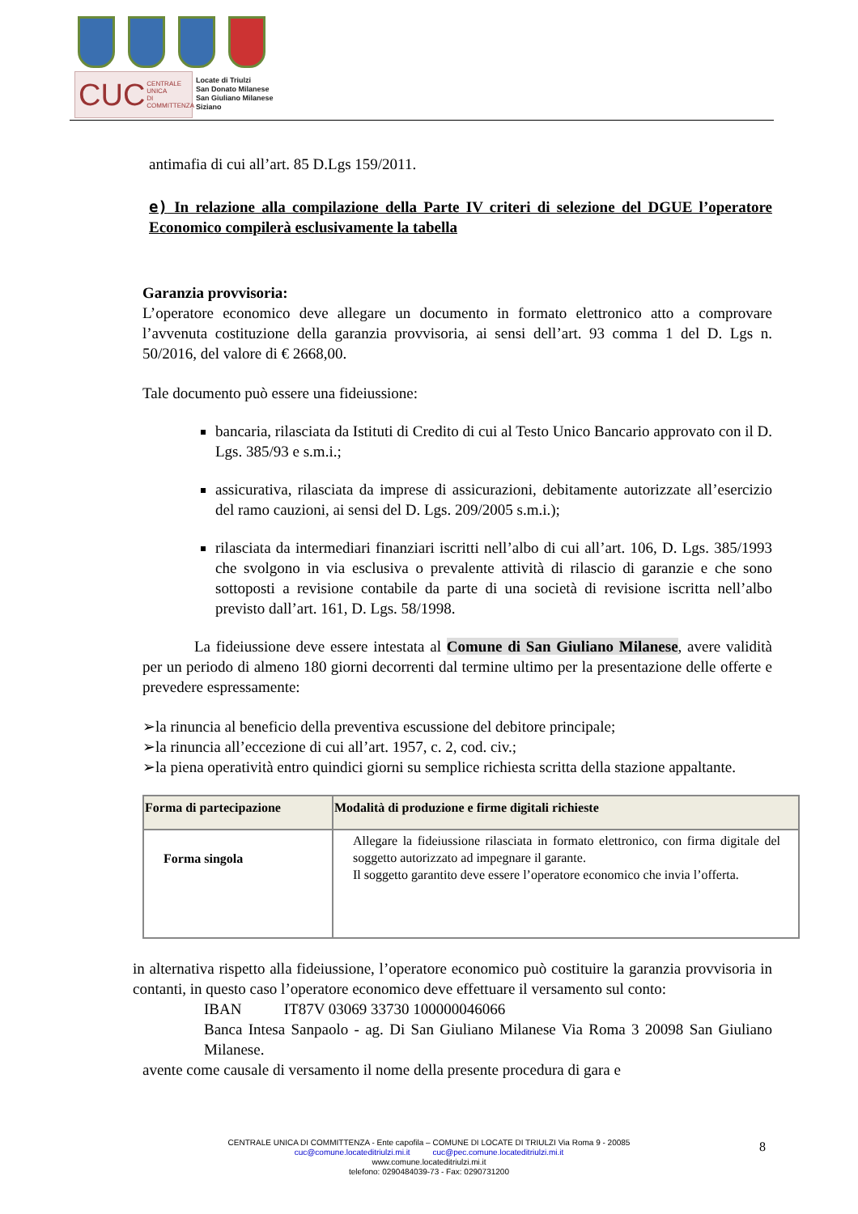CUC CENTRALE UNICA
DI COMMITTENZA
Locate di Triulzi
San Donato Milanese
San Giuliano Milanese
Siziano
antimafia di cui all’art. 85 D.Lgs 159/2011.
e) In relazione alla compilazione della Parte IV criteri di selezione del DGUE l’operatore Economico compilerà esclusivamente la tabella
Garanzia provvisoria:
L’operatore economico deve allegare un documento in formato elettronico atto a comprovare l’avvenuta costituzione della garanzia provvisoria, ai sensi dell’art. 93 comma 1 del D. Lgs n. 50/2016, del valore di € 2668,00.
Tale documento può essere una fideiussione:
bancaria, rilasciata da Istituti di Credito di cui al Testo Unico Bancario approvato con il D. Lgs. 385/93 e s.m.i.;
assicurativa, rilasciata da imprese di assicurazioni, debitamente autorizzate all’esercizio del ramo cauzioni, ai sensi del D. Lgs. 209/2005 s.m.i.);
rilasciata da intermediari finanziari iscritti nell’albo di cui all’art. 106, D. Lgs. 385/1993 che svolgono in via esclusiva o prevalente attività di rilascio di garanzie e che sono sottoposti a revisione contabile da parte di una società di revisione iscritta nell’albo previsto dall’art. 161, D. Lgs. 58/1998.
La fideiussione deve essere intestata al Comune di San Giuliano Milanese, avere validità per un periodo di almeno 180 giorni decorrenti dal termine ultimo per la presentazione delle offerte e prevedere espressamente:
➢la rinuncia al beneficio della preventiva escussione del debitore principale;
➢la rinuncia all’eccezione di cui all’art. 1957, c. 2, cod. civ.;
➢la piena operatività entro quindici giorni su semplice richiesta scritta della stazione appaltante.
| Forma di partecipazione | Modalità di produzione e firme digitali richieste |
| --- | --- |
| Forma singola | Allegare la fideiussione rilasciata in formato elettronico, con firma digitale del soggetto autorizzato ad impegnare il garante. Il soggetto garantito deve essere l’operatore economico che invia l’offerta. |
in alternativa rispetto alla fideiussione, l’operatore economico può costituire la garanzia provvisoria in contanti, in questo caso l’operatore economico deve effettuare il versamento sul conto:
IBAN IT87V 03069 33730 100000046066
Banca Intesa Sanpaolo - ag. Di San Giuliano Milanese Via Roma 3 20098 San Giuliano Milanese.
avente come causale di versamento il nome della presente procedura di gara e
CENTRALE UNICA DI COMMITTENZA - Ente capofila – COMUNE DI LOCATE DI TRIULZI Via Roma 9 - 20085
cuc@comune.locateditriulzi.mi.it cuc@pec.comune.locateditriulzi.mi.it
www.comune.locateditriulzi.mi.it
telefono: 0290484039-73 - Fax: 0290731200
8